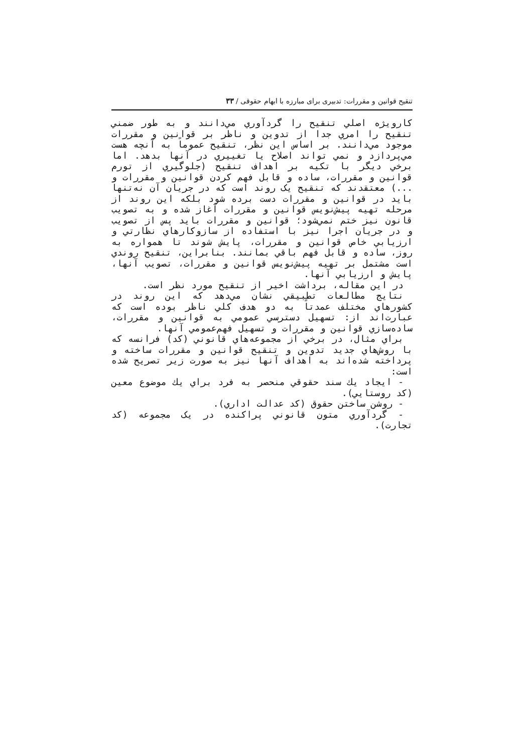تنقیح قوانین و مقررات: تدبیری برای مبارزه با ابهام حقوقی / ۳۳
کارویژه اصلي تنقیح را گردآوري مي‌دانند و به طور ضمني تنقیح را امري جدا از تدوين و ناظر بر قوانین و مقررات موجود مي‌دانند. بر اساس اين نظر، تنقیح عموماً به آنچه هست مي‌پردازد و نمي تواند اصلاح يا تغییري در آنها بدهد. اما برخي ديگر با تکیه بر اهداف تنقیح (جلوگیري از تورم قوانین و مقررات، ساده و قابل فهم کردن قوانین و مقررات و ...) معتقدند که تنقیح يک روند است که در جريان آن نه‌تنها بايد در قوانین و مقررات دست برده شود بلکه اين روند از مرحله تهیه پیش‌نويس قوانین و مقررات آغاز شده و به تصويب قانون نیز ختم نمي‌شود؛ قوانین و مقررات بايد پس از تصويب و در جريان اجرا نیز با استفاده از سازوکارهاي نظارتي و ارزيابي خاص قوانین و مقررات، پايش شوند تا همواره به روز، ساده و قابل فهم باقي بمانند. بنابراين، تنقیح روندي است مشتمل بر تهیه پیش‌نويس قوانین و مقررات، تصويب آنها، پايش و ارزيابي آنها.
در اين مقاله، برداشت اخیر از تنقیح مورد نظر است.
نتايج مطالعات تطبیقي نشان مي‌دهد که اين روند در کشورهاي مختلف عمدتاً به دو هدف کلي ناظر بوده است که عبارت‌اند از: تسهیل دسترسي عمومي به قوانین و مقررات، ساده‌سازي قوانین و مقررات و تسهیل فهم‌عمومي آنها.
براي مثال، در برخي از مجموعه‌هاي قانوني (کد) فرانسه که با روش‌هاي جديد تدوين و تنقیح قوانین و مقررات ساخته و پرداخته شده‌اند به اهداف آنها نیز به صورت زير تصريح شده است:
- ايجاد يك سند حقوقي منحصر به فرد براي يك موضوع معین (کد روستايي).
- روشن ساختن حقوق (کد عدالت اداري).
- گردآوري متون قانوني پراکنده در يک مجموعه (کد تجارت).